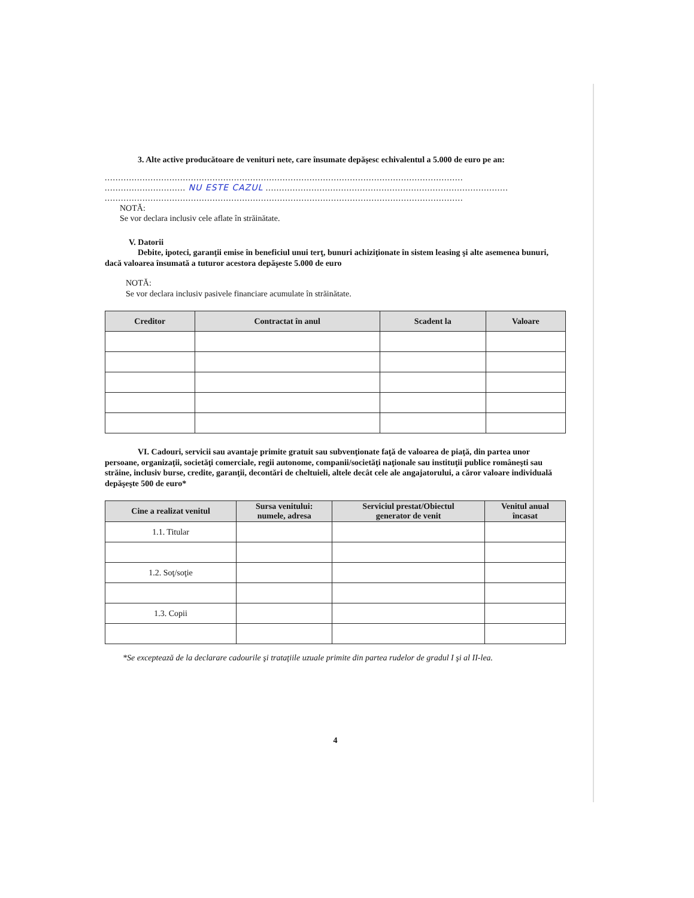3. Alte active producătoare de venituri nete, care însumate depăşesc echivalentul a 5.000 de euro pe an:
.....................................................................................................................................
.............................. NU ESTE CAZUL ..........................................................................................
.....................................................................................................................................
NOTĂ:
Se vor declara inclusiv cele aflate în străinătate.
V. Datorii
Debite, ipoteci, garanţii emise în beneficiul unui terţ, bunuri achiziţionate în sistem leasing şi alte asemenea bunuri, dacă valoarea însumată a tuturor acestora depăşeste 5.000 de euro
NOTĂ:
Se vor declara inclusiv pasivele financiare acumulate în străinătate.
| Creditor | Contractat în anul | Scadent la | Valoare |
| --- | --- | --- | --- |
VI. Cadouri, servicii sau avantaje primite gratuit sau subvenţionate faţă de valoarea de piaţă, din partea unor persoane, organizaţii, societăţi comerciale, regii autonome, companii/societăţi naţionale sau instituţii publice româneşti sau străine, inclusiv burse, credite, garanţii, decontări de cheltuieli, altele decât cele ale angajatorului, a căror valoare individuală depăşeşte 500 de euro*
| Cine a realizat venitul | Sursa venitului: numele, adresa | Serviciul prestat/Obiectul generator de venit | Venitul anual încasat |
| --- | --- | --- | --- |
| 1.1. Titular | | | |
| 1.2. Soţ/soţie | | | |
| 1.3. Copii | | | |
*Se exceptează de la declarare cadourile şi trataţiile uzuale primite din partea rudelor de gradul I şi al II-lea.
4